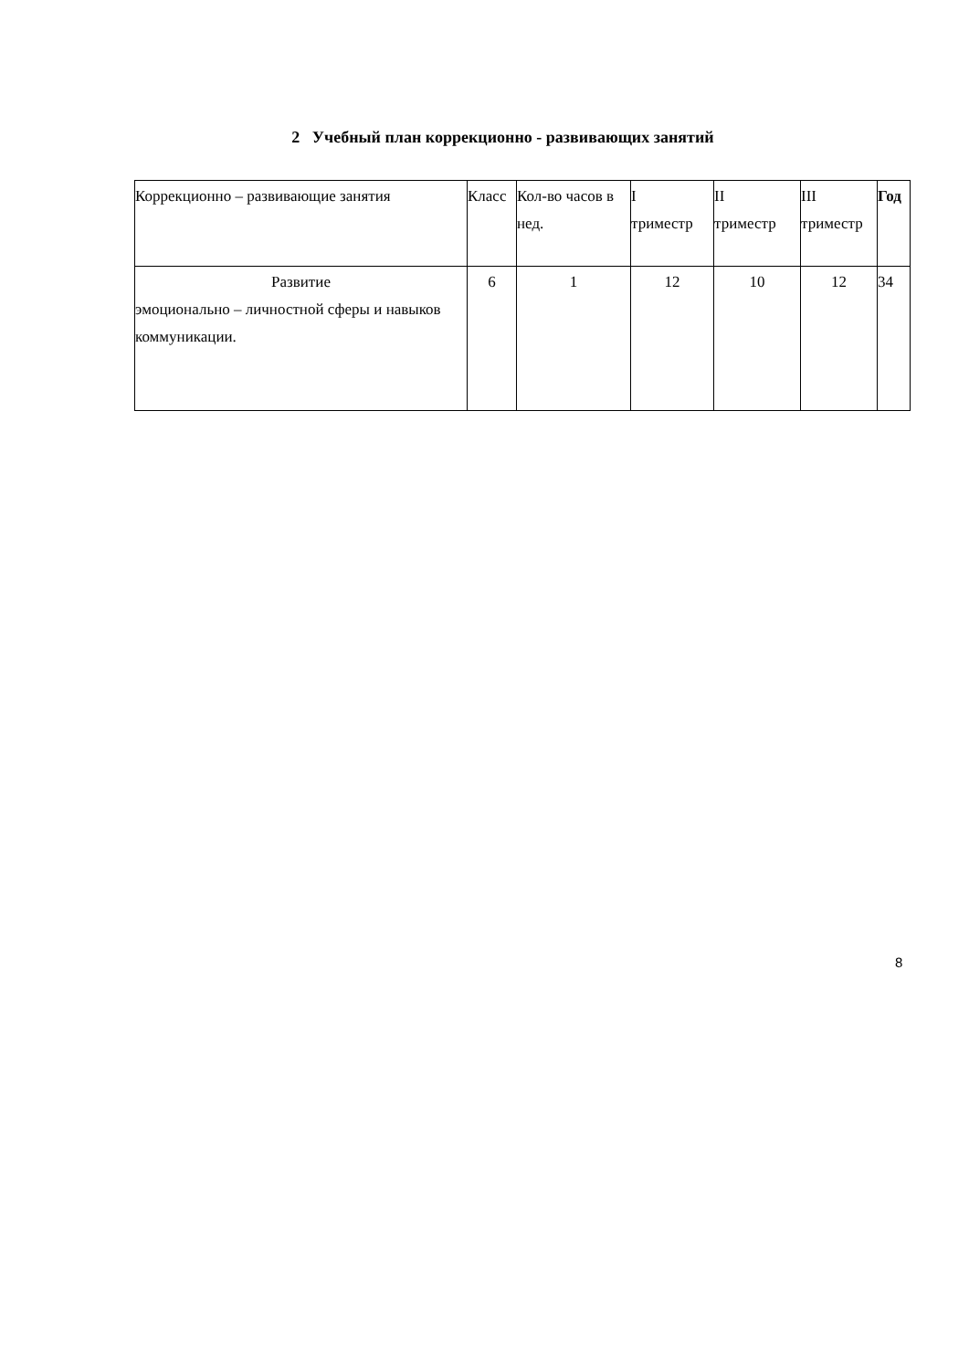2 Учебный план коррекционно - развивающих занятий
| Коррекционно – развивающие занятия | Класс | Кол-во часов в нед. | I триместр | II триместр | III триместр | Год |
| --- | --- | --- | --- | --- | --- | --- |
| Развитие эмоционально – личностной сферы и навыков коммуникации. | 6 | 1 | 12 | 10 | 12 | 34 |
8